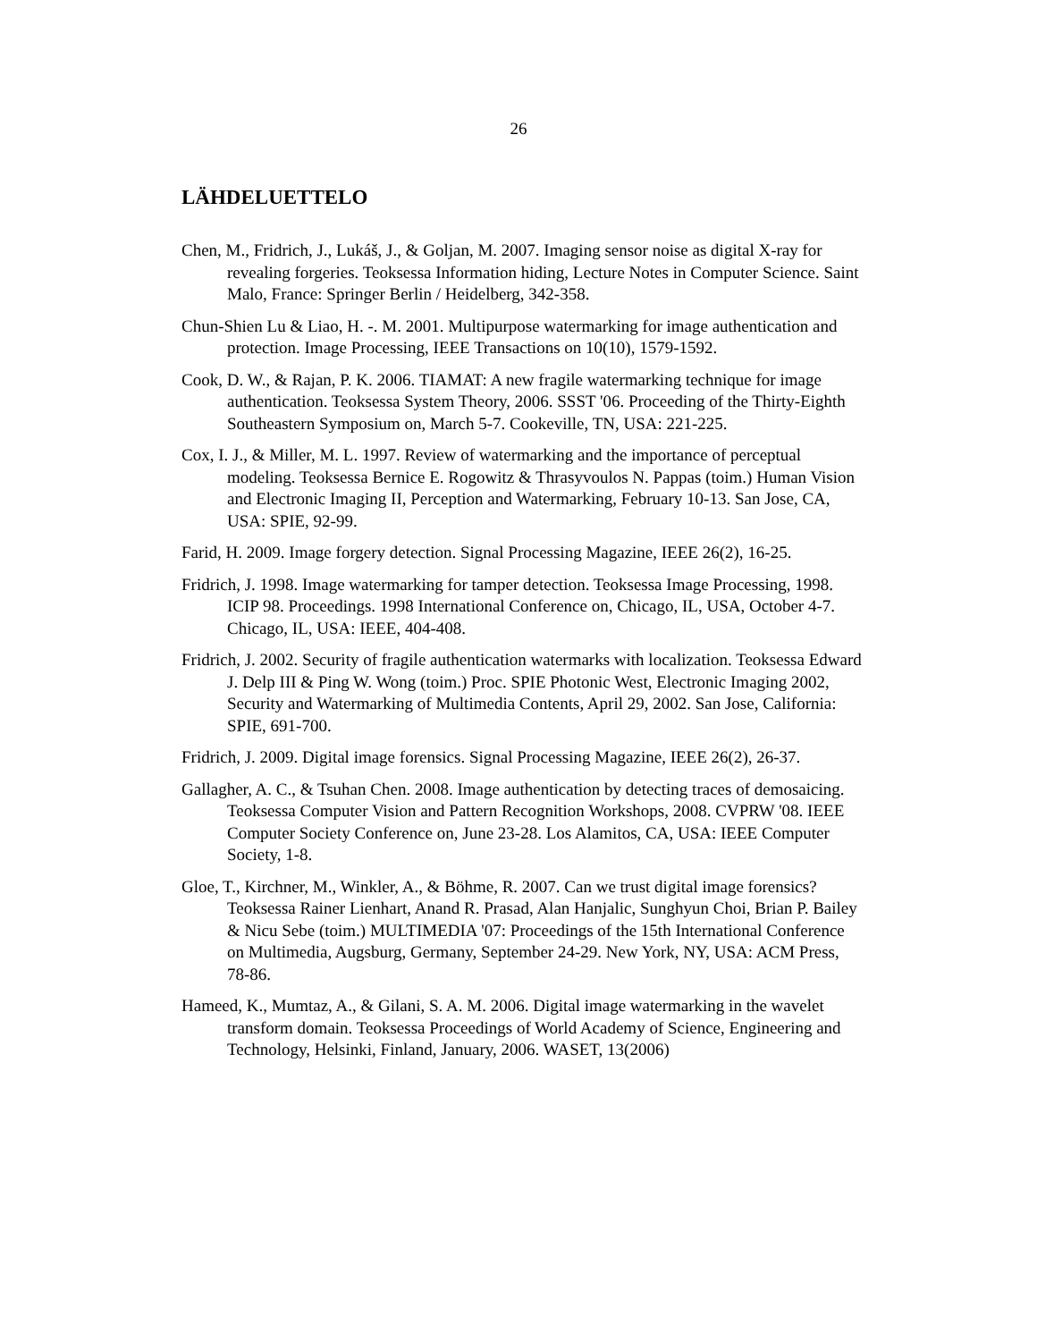26
LÄHDELUETTELO
Chen, M., Fridrich, J., Lukáš, J., & Goljan, M. 2007. Imaging sensor noise as digital X-ray for revealing forgeries. Teoksessa Information hiding, Lecture Notes in Computer Science. Saint Malo, France: Springer Berlin / Heidelberg, 342-358.
Chun-Shien Lu & Liao, H. -. M. 2001. Multipurpose watermarking for image authentication and protection. Image Processing, IEEE Transactions on 10(10), 1579-1592.
Cook, D. W., & Rajan, P. K. 2006. TIAMAT: A new fragile watermarking technique for image authentication. Teoksessa System Theory, 2006. SSST '06. Proceeding of the Thirty-Eighth Southeastern Symposium on, March 5-7. Cookeville, TN, USA: 221-225.
Cox, I. J., & Miller, M. L. 1997. Review of watermarking and the importance of perceptual modeling. Teoksessa Bernice E. Rogowitz & Thrasyvoulos N. Pappas (toim.) Human Vision and Electronic Imaging II, Perception and Watermarking, February 10-13. San Jose, CA, USA: SPIE, 92-99.
Farid, H. 2009. Image forgery detection. Signal Processing Magazine, IEEE 26(2), 16-25.
Fridrich, J. 1998. Image watermarking for tamper detection. Teoksessa Image Processing, 1998. ICIP 98. Proceedings. 1998 International Conference on, Chicago, IL, USA, October 4-7. Chicago, IL, USA: IEEE, 404-408.
Fridrich, J. 2002. Security of fragile authentication watermarks with localization. Teoksessa Edward J. Delp III & Ping W. Wong (toim.) Proc. SPIE Photonic West, Electronic Imaging 2002, Security and Watermarking of Multimedia Contents, April 29, 2002. San Jose, California: SPIE, 691-700.
Fridrich, J. 2009. Digital image forensics. Signal Processing Magazine, IEEE 26(2), 26-37.
Gallagher, A. C., & Tsuhan Chen. 2008. Image authentication by detecting traces of demosaicing. Teoksessa Computer Vision and Pattern Recognition Workshops, 2008. CVPRW '08. IEEE Computer Society Conference on, June 23-28. Los Alamitos, CA, USA: IEEE Computer Society, 1-8.
Gloe, T., Kirchner, M., Winkler, A., & Böhme, R. 2007. Can we trust digital image forensics? Teoksessa Rainer Lienhart, Anand R. Prasad, Alan Hanjalic, Sunghyun Choi, Brian P. Bailey & Nicu Sebe (toim.) MULTIMEDIA '07: Proceedings of the 15th International Conference on Multimedia, Augsburg, Germany, September 24-29. New York, NY, USA: ACM Press, 78-86.
Hameed, K., Mumtaz, A., & Gilani, S. A. M. 2006. Digital image watermarking in the wavelet transform domain. Teoksessa Proceedings of World Academy of Science, Engineering and Technology, Helsinki, Finland, January, 2006. WASET, 13(2006)